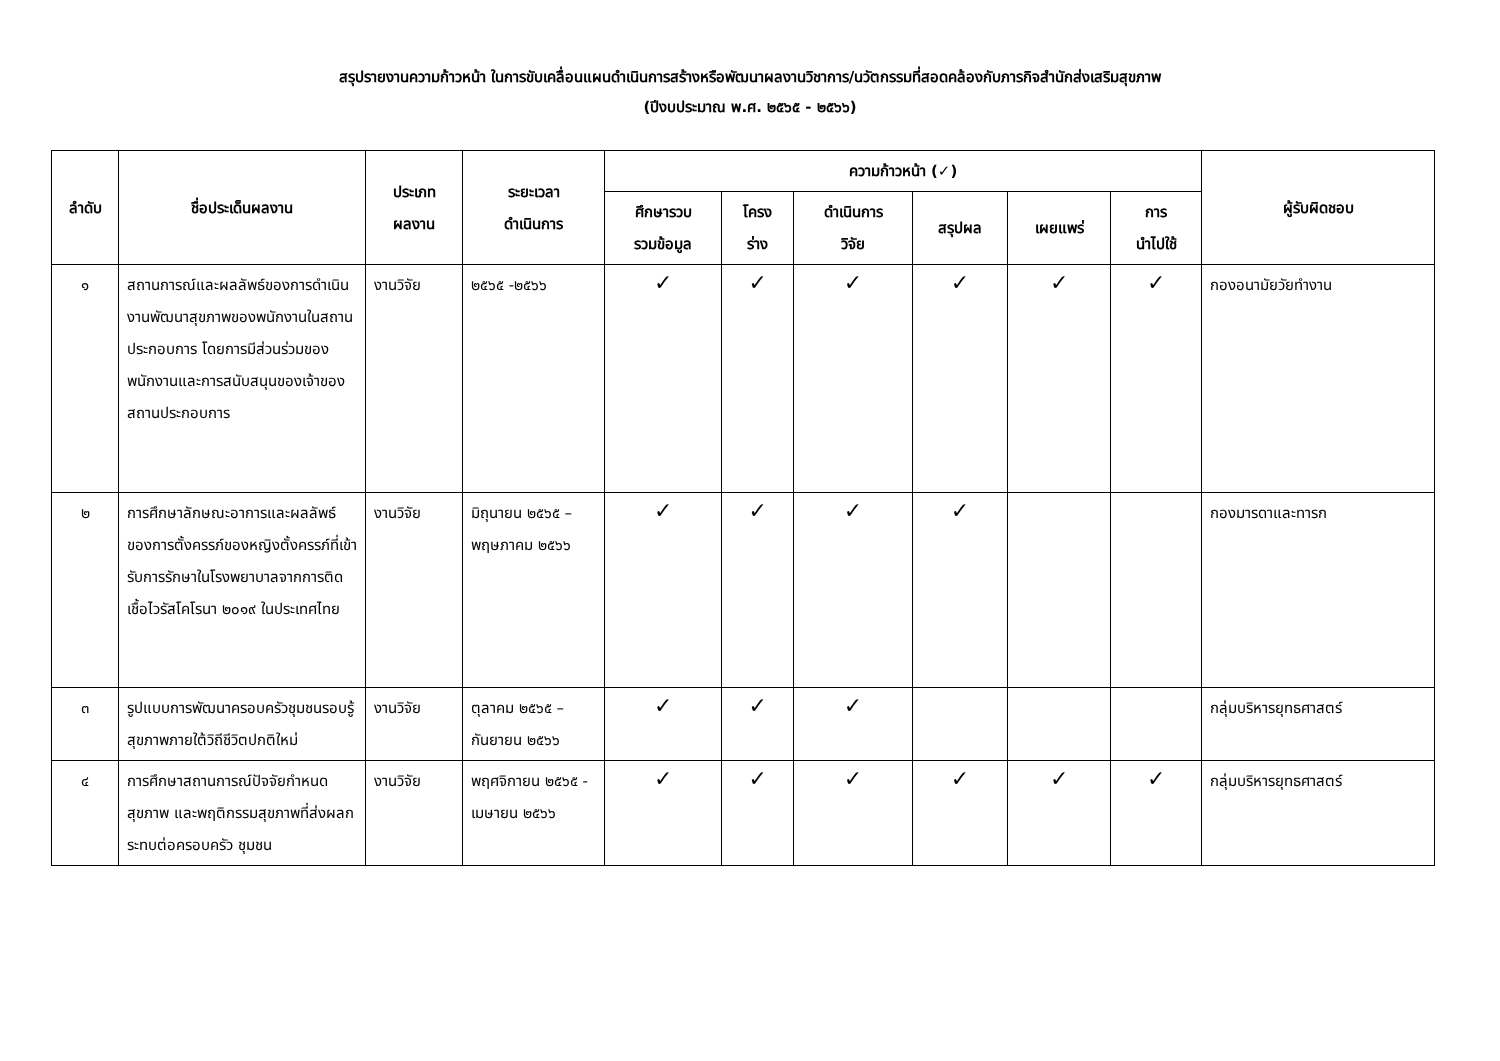สรุปรายงานความก้าวหน้า ในการขับเคลื่อนแผนดำเนินการสร้างหรือพัฒนาผลงานวิชาการ/นวัตกรรมที่สอดคล้องกับภารกิจสำนักส่งเสริมสุขภาพ
(ปีงบประมาณ พ.ศ. ๒๕๖๕ - ๒๕๖๖)
| ลำดับ | ชื่อประเด็นผลงาน | ประเภท ผลงาน | ระยะเวลา ดำเนินการ | ความก้าวหน้า (✓) | | | | | | ผู้รับผิดชอบ |
| --- | --- | --- | --- | --- | --- | --- | --- | --- | --- | --- |
| | | | | ศึกษารวบ รวมข้อมูล | โครง ร่าง | ดำเนินการ วิจัย | สรุปผล | เผยแพร่ | การ นำไปใช้ | |
| ๑ | สถานการณ์และผลลัพธ์ของการดำเนินงานพัฒนาสุขภาพของพนักงานในสถานประกอบการ โดยการมีส่วนร่วมของพนักงานและการสนับสนุนของเจ้าของสถานประกอบการ | งานวิจัย | ๒๕๖๕ -๒๕๖๖ | ✓ | ✓ | ✓ | ✓ | ✓ | ✓ | กองอนามัยวัยทำงาน |
| ๒ | การศึกษาลักษณะอาการและผลลัพธ์ของการตั้งครรภ์ของหญิงตั้งครรภ์ที่เข้ารับการรักษาในโรงพยาบาลจากการติดเชื้อไวรัสโคโรนา ๒๐๑๙ ในประเทศไทย | งานวิจัย | มิถุนายน ๒๕๖๕ – พฤษภาคม ๒๕๖๖ | ✓ | ✓ | ✓ | ✓ | | | กองมารดาและทารก |
| ๓ | รูปแบบการพัฒนาครอบครัวชุมชนรอบรู้สุขภาพภายใต้วิถีชีวิตปกติใหม่ | งานวิจัย | ตุลาคม ๒๕๖๕ – กันยายน ๒๕๖๖ | ✓ | ✓ | ✓ | | | | กลุ่มบริหารยุทธศาสตร์ |
| ๔ | การศึกษาสถานการณ์ปัจจัยกำหนดสุขภาพ และพฤติกรรมสุขภาพที่ส่งผลกระทบต่อครอบครัว ชุมชน | งานวิจัย | พฤศจิกายน ๒๕๖๕ - เมษายน ๒๕๖๖ | ✓ | ✓ | ✓ | ✓ | ✓ | ✓ | กลุ่มบริหารยุทธศาสตร์ |